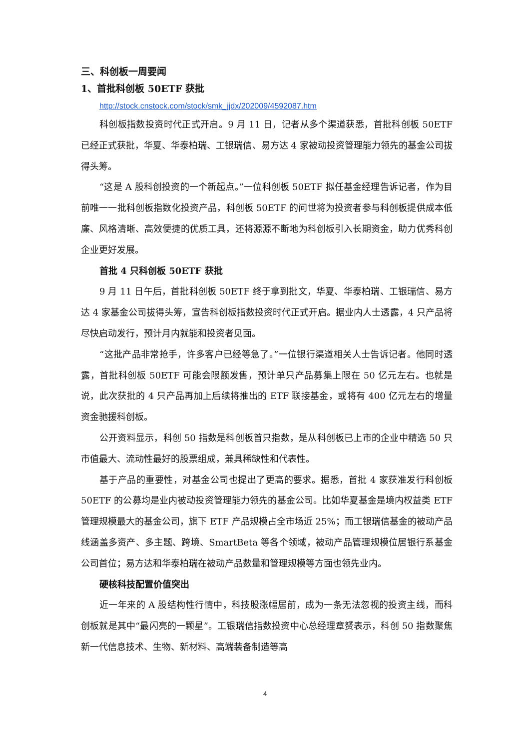三、科创板一周要闻
1、首批科创板 50ETF 获批
http://stock.cnstock.com/stock/smk_jjdx/202009/4592087.htm
科创板指数投资时代正式开启。9 月 11 日，记者从多个渠道获悉，首批科创板 50ETF 已经正式获批，华夏、华泰柏瑞、工银瑞信、易方达 4 家被动投资管理能力领先的基金公司拔得头筹。
“这是 A 股科创投资的一个新起点。”一位科创板 50ETF 拟任基金经理告诉记者，作为目前唯一一批科创板指数化投资产品，科创板 50ETF 的问世将为投资者参与科创板提供成本低廉、风格清晰、高效便捷的优质工具，还将源源不断地为科创板引入长期资金，助力优秀科创企业更好发展。
首批 4 只科创板 50ETF 获批
9 月 11 日午后，首批科创板 50ETF 终于拿到批文，华夏、华泰柏瑞、工银瑞信、易方达 4 家基金公司拔得头筹，宣告科创板指数投资时代正式开启。据业内人士透露，4 只产品将尽快启动发行，预计月内就能和投资者见面。
“这批产品非常抢手，许多客户已经等急了。”一位银行渠道相关人士告诉记者。他同时透露，首批科创板 50ETF 可能会限额发售，预计单只产品募集上限在 50 亿元左右。也就是说，此次获批的 4 只产品再加上后续将推出的 ETF 联接基金，或将有 400 亿元左右的增量资金驰援科创板。
公开资料显示，科创 50 指数是科创板首只指数，是从科创板已上市的企业中精选 50 只市值最大、流动性最好的股票组成，兼具稀缺性和代表性。
基于产品的重要性，对基金公司也提出了更高的要求。据悉，首批 4 家获准发行科创板 50ETF 的公募均是业内被动投资管理能力领先的基金公司。比如华夏基金是境内权益类 ETF 管理规模最大的基金公司，旗下 ETF 产品规模占全市场近 25%；而工银瑞信基金的被动产品线涵盖多资产、多主题、跨境、SmartBeta 等各个领域，被动产品管理规模位居银行系基金公司首位；易方达和华泰柏瑞在被动产品数量和管理规模等方面也领先业内。
硬核科技配置价值突出
近一年来的 A 股结构性行情中，科技股涨幅居前，成为一条无法忽视的投资主线，而科创板就是其中“最闪亮的一颗星”。工银瑞信指数投资中心总经理章赟表示，科创 50 指数聚焦新一代信息技术、生物、新材料、高端装备制造等高
4